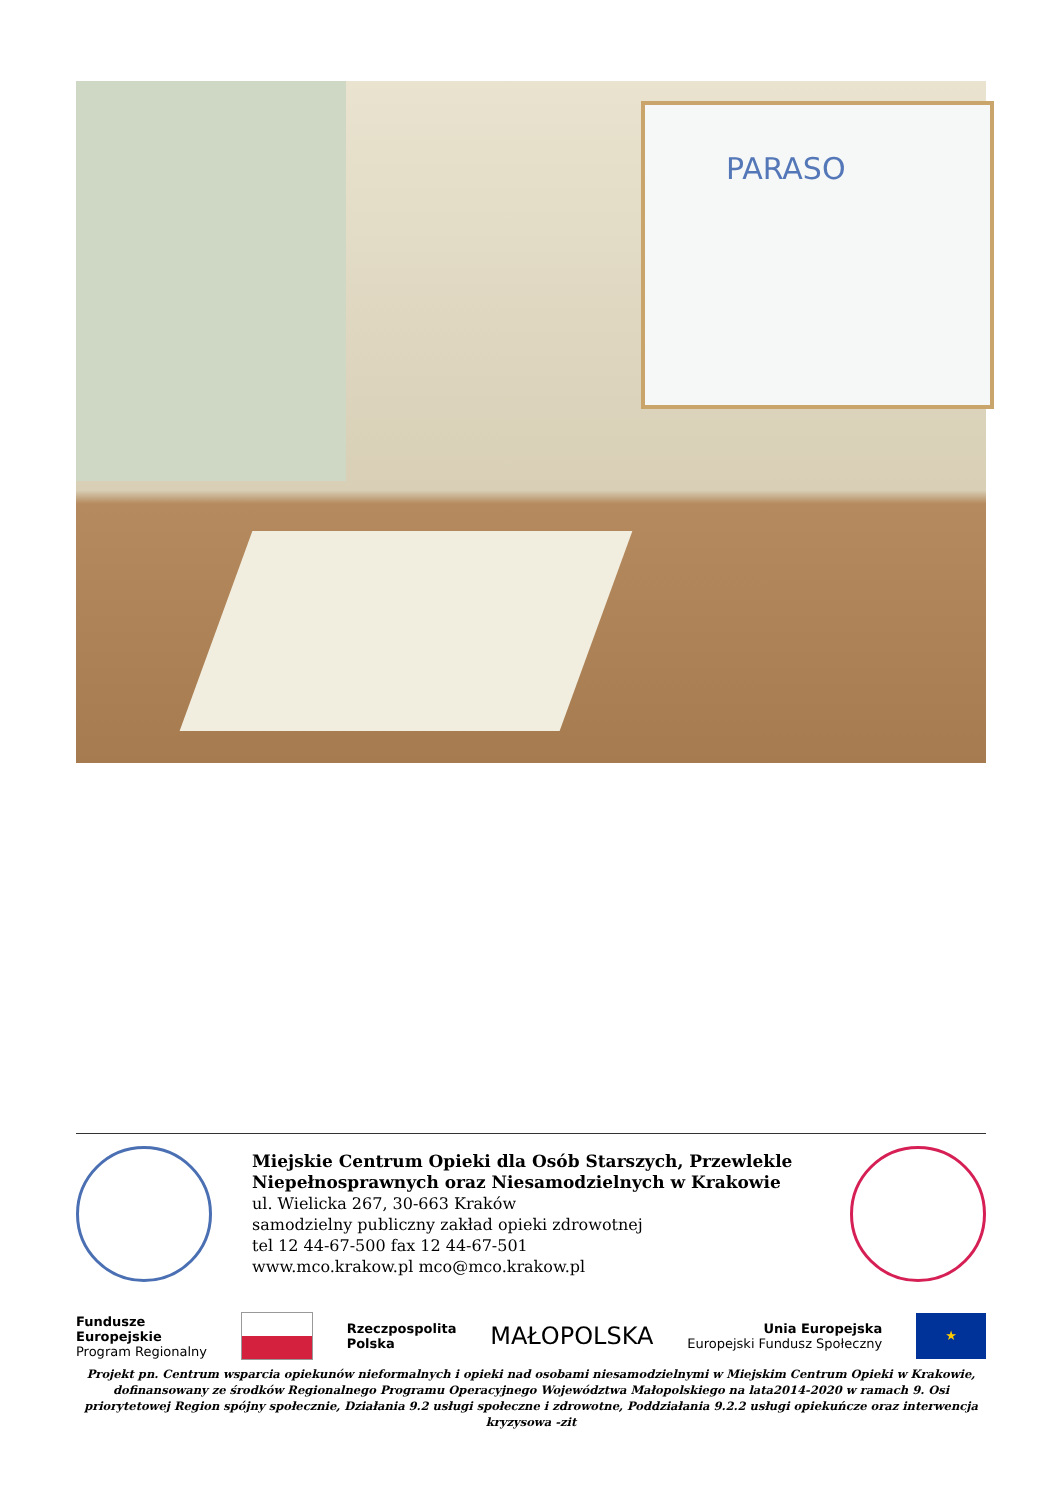PARASO
Miejskie Centrum Opieki dla Osób Starszych, Przewlekle Niepełnosprawnych oraz Niesamodzielnych w Krakowie
ul. Wielicka 267, 30-663 Kraków
samodzielny publiczny zakład opieki zdrowotnej
tel 12 44-67-500 fax 12 44-67-501
www.mco.krakow.pl mco@mco.krakow.pl
Fundusze
Europejskie
Program Regionalny
Rzeczpospolita
Polska
MAŁOPOLSKA
Unia Europejska
Europejski Fundusz Społeczny
★
Projekt pn. Centrum wsparcia opiekunów nieformalnych i opieki nad osobami niesamodzielnymi w Miejskim Centrum Opieki w Krakowie, dofinansowany ze środków Regionalnego Programu Operacyjnego Województwa Małopolskiego na lata2014-2020 w ramach 9. Osi priorytetowej Region spójny społecznie, Działania 9.2 usługi społeczne i zdrowotne, Poddziałania 9.2.2 usługi opiekuńcze oraz interwencja kryzysowa -zit